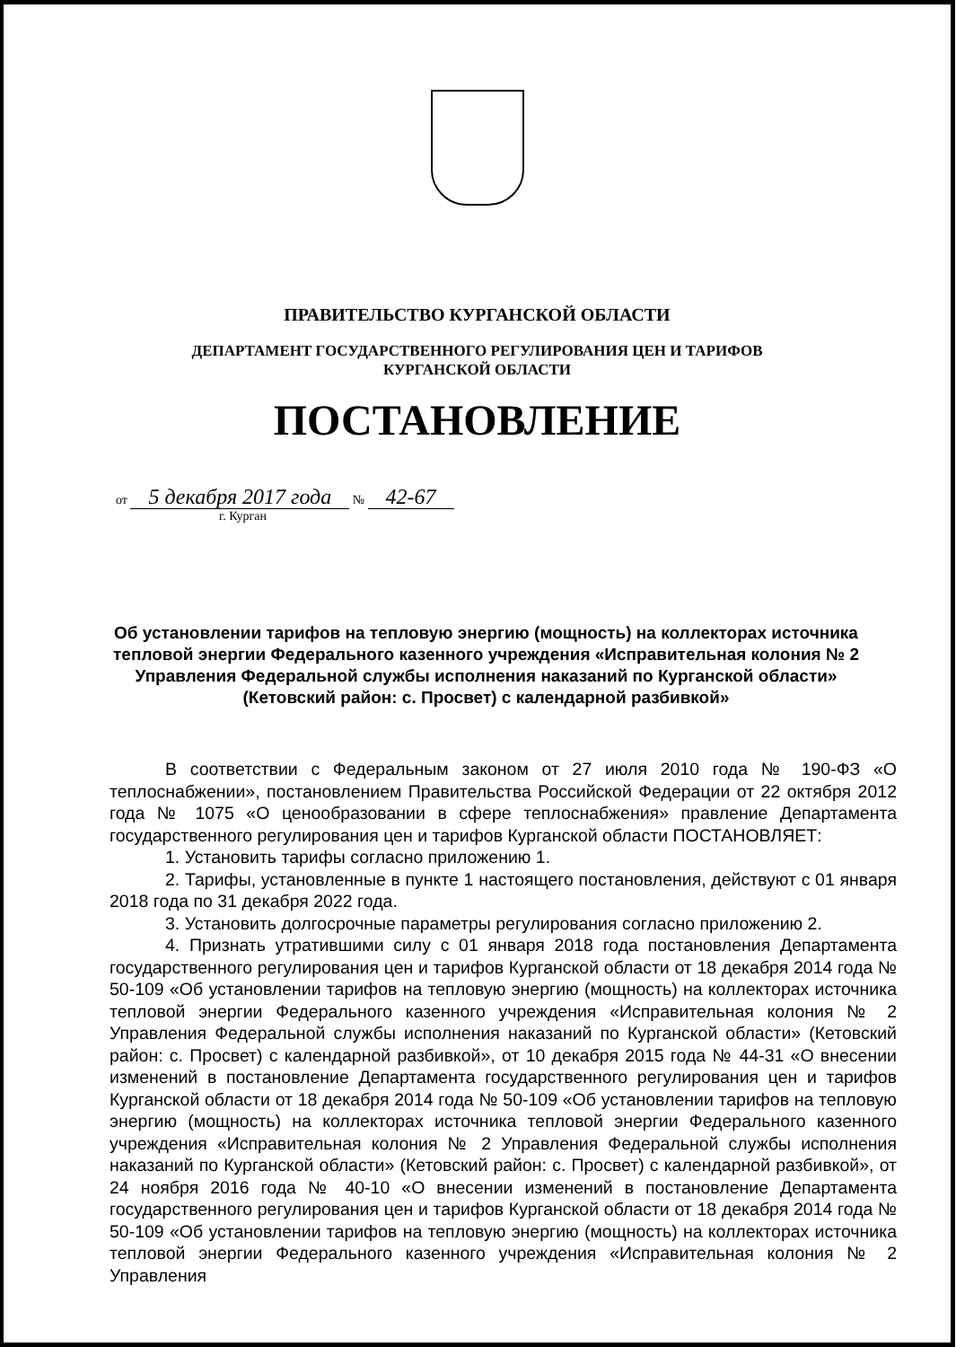ПРАВИТЕЛЬСТВО КУРГАНСКОЙ ОБЛАСТИ
ДЕПАРТАМЕНТ ГОСУДАРСТВЕННОГО РЕГУЛИРОВАНИЯ ЦЕН И ТАРИФОВ
КУРГАНСКОЙ ОБЛАСТИ
ПОСТАНОВЛЕНИЕ
от 5 декабря 2017 года № 42-67
г. Курган
Об установлении тарифов на тепловую энергию (мощность) на коллекторах источника тепловой энергии Федерального казенного учреждения «Исправительная колония № 2 Управления Федеральной службы исполнения наказаний по Курганской области» (Кетовский район: с. Просвет) с календарной разбивкой»
В соответствии с Федеральным законом от 27 июля 2010 года № 190-ФЗ «О теплоснабжении», постановлением Правительства Российской Федерации от 22 октября 2012 года № 1075 «О ценообразовании в сфере теплоснабжения» правление Департамента государственного регулирования цен и тарифов Курганской области ПОСТАНОВЛЯЕТ:
1. Установить тарифы согласно приложению 1.
2. Тарифы, установленные в пункте 1 настоящего постановления, действуют с 01 января 2018 года по 31 декабря 2022 года.
3. Установить долгосрочные параметры регулирования согласно приложению 2.
4. Признать утратившими силу с 01 января 2018 года постановления Департамента государственного регулирования цен и тарифов Курганской области от 18 декабря 2014 года № 50-109 «Об установлении тарифов на тепловую энергию (мощность) на коллекторах источника тепловой энергии Федерального казенного учреждения «Исправительная колония № 2 Управления Федеральной службы исполнения наказаний по Курганской области» (Кетовский район: с. Просвет) с календарной разбивкой», от 10 декабря 2015 года № 44-31 «О внесении изменений в постановление Департамента государственного регулирования цен и тарифов Курганской области от 18 декабря 2014 года № 50-109 «Об установлении тарифов на тепловую энергию (мощность) на коллекторах источника тепловой энергии Федерального казенного учреждения «Исправительная колония № 2 Управления Федеральной службы исполнения наказаний по Курганской области» (Кетовский район: с. Просвет) с календарной разбивкой», от 24 ноября 2016 года № 40-10 «О внесении изменений в постановление Департамента государственного регулирования цен и тарифов Курганской области от 18 декабря 2014 года № 50-109 «Об установлении тарифов на тепловую энергию (мощность) на коллекторах источника тепловой энергии Федерального казенного учреждения «Исправительная колония № 2 Управления